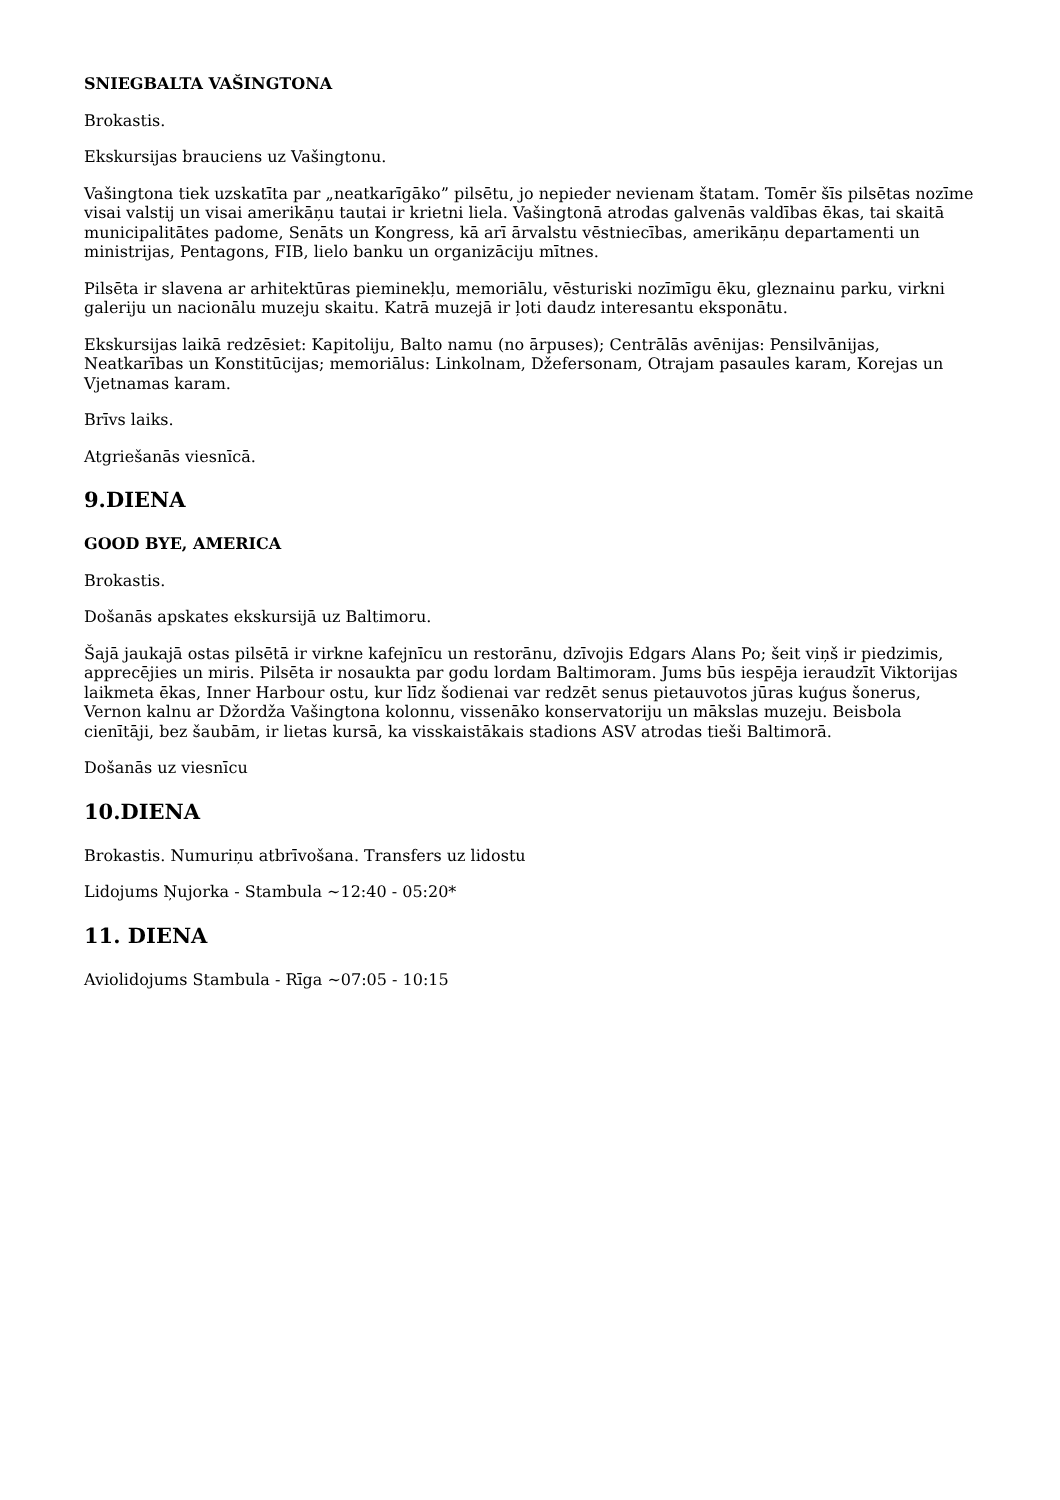SNIEGBALTA VAŠINGTONA
Brokastis.
Ekskursijas brauciens uz Vašingtonu.
Vašingtona tiek uzskatīta par „neatkarīgāko” pilsētu, jo nepieder nevienam štatam. Tomēr šīs pilsētas nozīme visai valstij un visai amerikāņu tautai ir krietni liela. Vašingtonā atrodas galvenās valdības ēkas, tai skaitā municipalitātes padome, Senāts un Kongress, kā arī ārvalstu vēstniecības, amerikāņu departamenti un ministrijas, Pentagons, FIB, lielo banku un organizāciju mītnes.
Pilsēta ir slavena ar arhitektūras pieminekļu, memoriālu, vēsturiski nozīmīgu ēku, gleznainu parku, virkni galeriju un nacionālu muzeju skaitu. Katrā muzejā ir ļoti daudz interesantu eksponātu.
Ekskursijas laikā redzēsiet: Kapitoliju, Balto namu (no ārpuses); Centrālās avēnijas: Pensilvānijas, Neatkarības un Konstitūcijas; memoriālus: Linkolnam, Džefersonam, Otrajam pasaules karam, Korejas un Vjetnamas karam.
Brīvs laiks.
Atgriešanās viesnīcā.
9.DIENA
GOOD BYE, AMERICA
Brokastis.
Došanās apskates ekskursijā uz Baltimoru.
Šajā jaukajā ostas pilsētā ir virkne kafejnīcu un restorānu, dzīvojis Edgars Alans Po; šeit viņš ir piedzimis, apprecējies un miris. Pilsēta ir nosaukta par godu lordam Baltimoram. Jums būs iespēja ieraudzīt Viktorijas laikmeta ēkas, Inner Harbour ostu, kur līdz šodienai var redzēt senus pietauvotos jūras kuģus šonerus, Vernon kalnu ar Džordža Vašingtona kolonnu, vissenāko konservatoriju un mākslas muzeju. Beisbola cienītāji, bez šaubām, ir lietas kursā, ka visskaistākais stadions ASV atrodas tieši Baltimorā.
Došanās uz viesnīcu
10.DIENA
Brokastis. Numuriņu atbrīvošana. Transfers uz lidostu
Lidojums Ņujorka - Stambula ~12:40 - 05:20*
11. DIENA
Aviolidojums Stambula - Rīga ~07:05 - 10:15